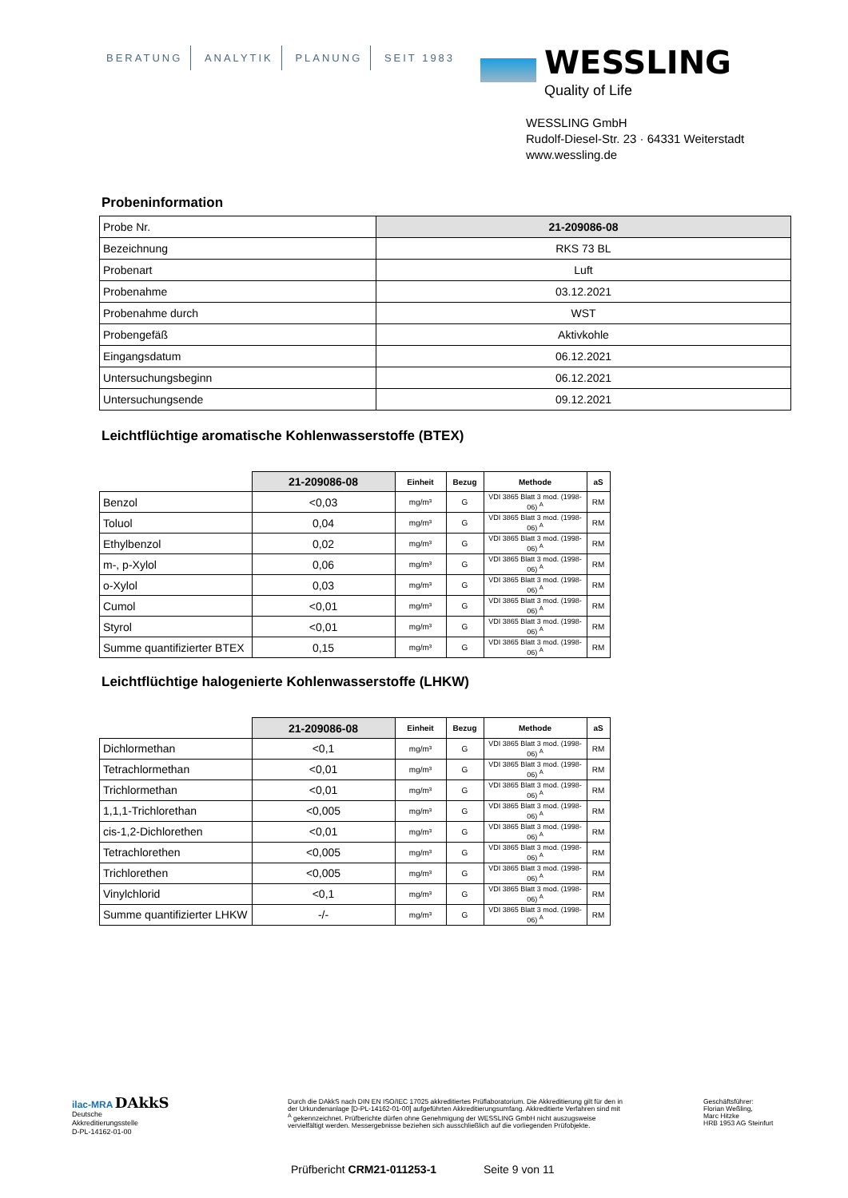BERATUNG ANALYTIK PLANUNG SEIT 1983
WESSLING
Quality of Life
WESSLING GmbH
Rudolf-Diesel-Str. 23 · 64331 Weiterstadt
www.wessling.de
Probeninformation
| Probe Nr. | 21-209086-08 |
| Bezeichnung | RKS 73 BL |
| Probenart | Luft |
| Probenahme | 03.12.2021 |
| Probenahme durch | WST |
| Probengefäß | Aktivkohle |
| Eingangsdatum | 06.12.2021 |
| Untersuchungsbeginn | 06.12.2021 |
| Untersuchungsende | 09.12.2021 |
Leichtflüchtige aromatische Kohlenwasserstoffe (BTEX)
| | 21-209086-08 | Einheit | Bezug | Methode | aS |
| Benzol | <0,03 | mg/m³ | G | VDI 3865 Blatt 3 mod. (1998-06) <sup>A</sup> | RM |
| Toluol | 0,04 | mg/m³ | G | VDI 3865 Blatt 3 mod. (1998-06) <sup>A</sup> | RM |
| Ethylbenzol | 0,02 | mg/m³ | G | VDI 3865 Blatt 3 mod. (1998-06) <sup>A</sup> | RM |
| m-, p-Xylol | 0,06 | mg/m³ | G | VDI 3865 Blatt 3 mod. (1998-06) <sup>A</sup> | RM |
| o-Xylol | 0,03 | mg/m³ | G | VDI 3865 Blatt 3 mod. (1998-06) <sup>A</sup> | RM |
| Cumol | <0,01 | mg/m³ | G | VDI 3865 Blatt 3 mod. (1998-06) <sup>A</sup> | RM |
| Styrol | <0,01 | mg/m³ | G | VDI 3865 Blatt 3 mod. (1998-06) <sup>A</sup> | RM |
| Summe quantifizierter BTEX | 0,15 | mg/m³ | G | VDI 3865 Blatt 3 mod. (1998-06) <sup>A</sup> | RM |
Leichtflüchtige halogenierte Kohlenwasserstoffe (LHKW)
| | 21-209086-08 | Einheit | Bezug | Methode | aS |
| Dichlormethan | <0,1 | mg/m³ | G | VDI 3865 Blatt 3 mod. (1998-06) <sup>A</sup> | RM |
| Tetrachlormethan | <0,01 | mg/m³ | G | VDI 3865 Blatt 3 mod. (1998-06) <sup>A</sup> | RM |
| Trichlormethan | <0,01 | mg/m³ | G | VDI 3865 Blatt 3 mod. (1998-06) <sup>A</sup> | RM |
| 1,1,1-Trichlorethan | <0,005 | mg/m³ | G | VDI 3865 Blatt 3 mod. (1998-06) <sup>A</sup> | RM |
| cis-1,2-Dichlorethen | <0,01 | mg/m³ | G | VDI 3865 Blatt 3 mod. (1998-06) <sup>A</sup> | RM |
| Tetrachlorethen | <0,005 | mg/m³ | G | VDI 3865 Blatt 3 mod. (1998-06) <sup>A</sup> | RM |
| Trichlorethen | <0,005 | mg/m³ | G | VDI 3865 Blatt 3 mod. (1998-06) <sup>A</sup> | RM |
| Vinylchlorid | <0,1 | mg/m³ | G | VDI 3865 Blatt 3 mod. (1998-06) <sup>A</sup> | RM |
| Summe quantifizierter LHKW | -/- | mg/m³ | G | VDI 3865 Blatt 3 mod. (1998-06) <sup>A</sup> | RM |
ilac-MRA DAkkS
Deutsche
Akkreditierungsstelle
D-PL-14162-01-00
Durch die DAkkS nach DIN EN ISO/IEC 17025 akkreditiertes Prüflaboratorium. Die Akkreditierung gilt für den in der Urkundenanlage [D-PL-14162-01-00] aufgeführten Akkreditierungsumfang. Akkreditierte Verfahren sind mit <sup>A</sup> gekennzeichnet. Prüfberichte dürfen ohne Genehmigung der WESSLING GmbH nicht auszugsweise vervielfältigt werden. Messergebnisse beziehen sich ausschließlich auf die vorliegenden Prüfobjekte.
Geschäftsführer:
Florian Weßling,
Marc Hitzke
HRB 1953 AG Steinfurt
Prüfbericht CRM21-011253-1 Seite 9 von 11